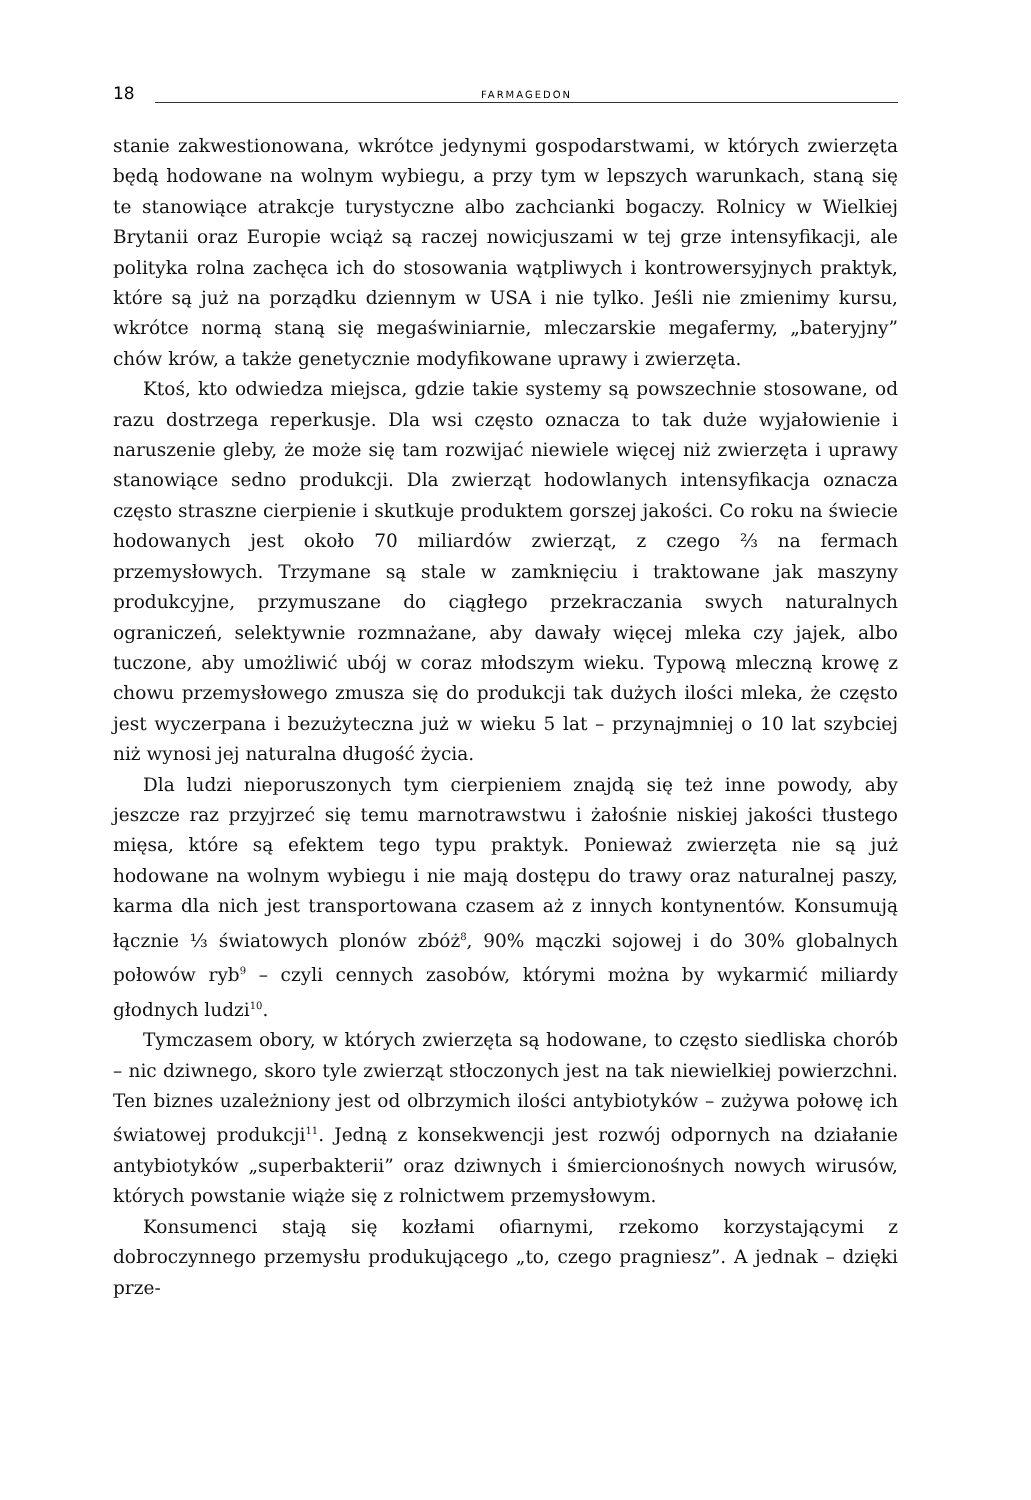18
FARMAGEDON
stanie zakwestionowana, wkrótce jedynymi gospodarstwami, w których zwierzęta będą hodowane na wolnym wybiegu, a przy tym w lepszych warunkach, staną się te stanowiące atrakcje turystyczne albo zachcianki bogaczy. Rolnicy w Wielkiej Brytanii oraz Europie wciąż są raczej nowicjuszami w tej grze intensyfikacji, ale polityka rolna zachęca ich do stosowania wątpliwych i kontrowersyjnych praktyk, które są już na porządku dziennym w USA i nie tylko. Jeśli nie zmienimy kursu, wkrótce normą staną się megaświniarnie, mleczarskie megafermy, „bateryjny” chów krów, a także genetycznie modyfikowane uprawy i zwierzęta.
Ktoś, kto odwiedza miejsca, gdzie takie systemy są powszechnie stosowane, od razu dostrzega reperkusje. Dla wsi często oznacza to tak duże wyjałowienie i naruszenie gleby, że może się tam rozwijać niewiele więcej niż zwierzęta i uprawy stanowiące sedno produkcji. Dla zwierząt hodowlanych intensyfikacja oznacza często straszne cierpienie i skutkuje produktem gorszej jakości. Co roku na świecie hodowanych jest około 70 miliardów zwierząt, z czego ⅔ na fermach przemysłowych. Trzymane są stale w zamknięciu i traktowane jak maszyny produkcyjne, przymuszane do ciągłego przekraczania swych naturalnych ograniczeń, selektywnie rozmnażane, aby dawały więcej mleka czy jajek, albo tuczone, aby umożliwić ubój w coraz młodszym wieku. Typową mleczną krowę z chowu przemysłowego zmusza się do produkcji tak dużych ilości mleka, że często jest wyczerpana i bezużyteczna już w wieku 5 lat – przynajmniej o 10 lat szybciej niż wynosi jej naturalna długość życia.
Dla ludzi nieporuszonych tym cierpieniem znajdą się też inne powody, aby jeszcze raz przyjrzeć się temu marnotrawstwu i żałośnie niskiej jakości tłustego mięsa, które są efektem tego typu praktyk. Ponieważ zwierzęta nie są już hodowane na wolnym wybiegu i nie mają dostępu do trawy oraz naturalnej paszy, karma dla nich jest transportowana czasem aż z innych kontynentów. Konsumują łącznie ⅓ światowych plonów zbóż<sup>8</sup>, 90% mączki sojowej i do 30% globalnych połowów ryb<sup>9</sup> – czyli cennych zasobów, którymi można by wykarmić miliardy głodnych ludzi<sup>10</sup>.
Tymczasem obory, w których zwierzęta są hodowane, to często siedliska chorób – nic dziwnego, skoro tyle zwierząt stłoczonych jest na tak niewielkiej powierzchni. Ten biznes uzależniony jest od olbrzymich ilości antybiotyków – zużywa połowę ich światowej produkcji<sup>11</sup>. Jedną z konsekwencji jest rozwój odpornych na działanie antybiotyków „superbakterii” oraz dziwnych i śmiercionośnych nowych wirusów, których powstanie wiąże się z rolnictwem przemysłowym.
Konsumenci stają się kozłami ofiarnymi, rzekomo korzystającymi z dobroczynnego przemysłu produkującego „to, czego pragniesz”. A jednak – dzięki prze-